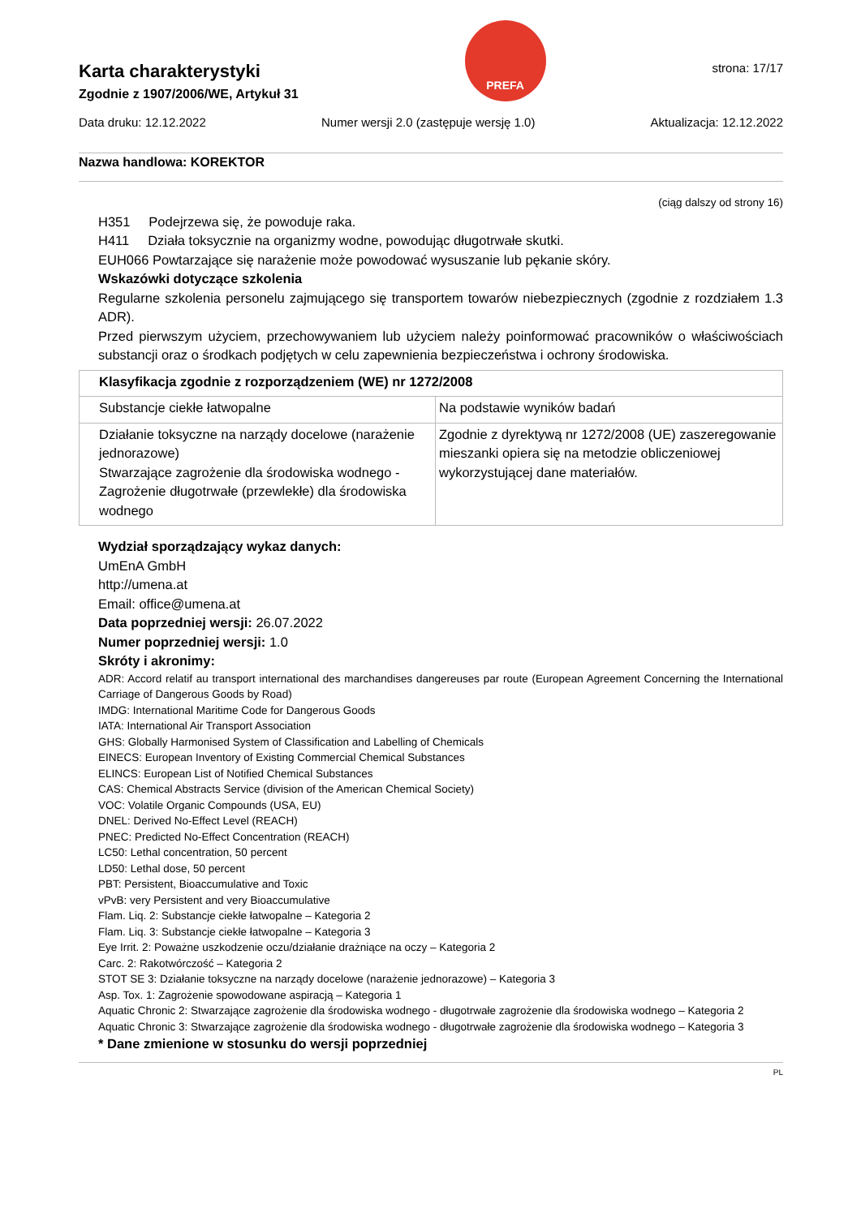Karta charakterystyki
Zgodnie z 1907/2006/WE, Artykuł 31
PREFA
strona: 17/17
Data druku: 12.12.2022 Numer wersji 2.0 (zastępuje wersję 1.0) Aktualizacja: 12.12.2022
Nazwa handlowa: KOREKTOR
(ciąg dalszy od strony 16)
H351 Podejrzewa się, że powoduje raka.
H411 Działa toksycznie na organizmy wodne, powodując długotrwałe skutki.
EUH066 Powtarzające się narażenie może powodować wysuszanie lub pękanie skóry.
Wskazówki dotyczące szkolenia
Regularne szkolenia personelu zajmującego się transportem towarów niebezpiecznych (zgodnie z rozdziałem 1.3 ADR).
Przed pierwszym użyciem, przechowywaniem lub użyciem należy poinformować pracowników o właściwościach substancji oraz o środkach podjętych w celu zapewnienia bezpieczeństwa i ochrony środowiska.
| Klasyfikacja zgodnie z rozporządzeniem (WE) nr 1272/2008 | |
| Substancje ciekłe łatwopalne | Na podstawie wyników badań |
| Działanie toksyczne na narządy docelowe (narażenie jednorazowe) Stwarzające zagrożenie dla środowiska wodnego - Zagrożenie długotrwałe (przewlekłe) dla środowiska wodnego | Zgodnie z dyrektywą nr 1272/2008 (UE) zaszeregowanie mieszanki opiera się na metodzie obliczeniowej wykorzystującej dane materiałów. |
Wydział sporządzający wykaz danych:
UmEnA GmbH
http://umena.at
Email: office@umena.at
Data poprzedniej wersji: 26.07.2022
Numer poprzedniej wersji: 1.0
Skróty i akronimy:
ADR: Accord relatif au transport international des marchandises dangereuses par route (European Agreement Concerning the International Carriage of Dangerous Goods by Road)
IMDG: International Maritime Code for Dangerous Goods
IATA: International Air Transport Association
GHS: Globally Harmonised System of Classification and Labelling of Chemicals
EINECS: European Inventory of Existing Commercial Chemical Substances
ELINCS: European List of Notified Chemical Substances
CAS: Chemical Abstracts Service (division of the American Chemical Society)
VOC: Volatile Organic Compounds (USA, EU)
DNEL: Derived No-Effect Level (REACH)
PNEC: Predicted No-Effect Concentration (REACH)
LC50: Lethal concentration, 50 percent
LD50: Lethal dose, 50 percent
PBT: Persistent, Bioaccumulative and Toxic
vPvB: very Persistent and very Bioaccumulative
Flam. Liq. 2: Substancje ciekłe łatwopalne – Kategoria 2
Flam. Liq. 3: Substancje ciekłe łatwopalne – Kategoria 3
Eye Irrit. 2: Poważne uszkodzenie oczu/działanie drażniące na oczy – Kategoria 2
Carc. 2: Rakotwórczość – Kategoria 2
STOT SE 3: Działanie toksyczne na narządy docelowe (narażenie jednorazowe) – Kategoria 3
Asp. Tox. 1: Zagrożenie spowodowane aspiracją – Kategoria 1
Aquatic Chronic 2: Stwarzające zagrożenie dla środowiska wodnego - długotrwałe zagrożenie dla środowiska wodnego – Kategoria 2
Aquatic Chronic 3: Stwarzające zagrożenie dla środowiska wodnego - długotrwałe zagrożenie dla środowiska wodnego – Kategoria 3
* Dane zmienione w stosunku do wersji poprzedniej
PL